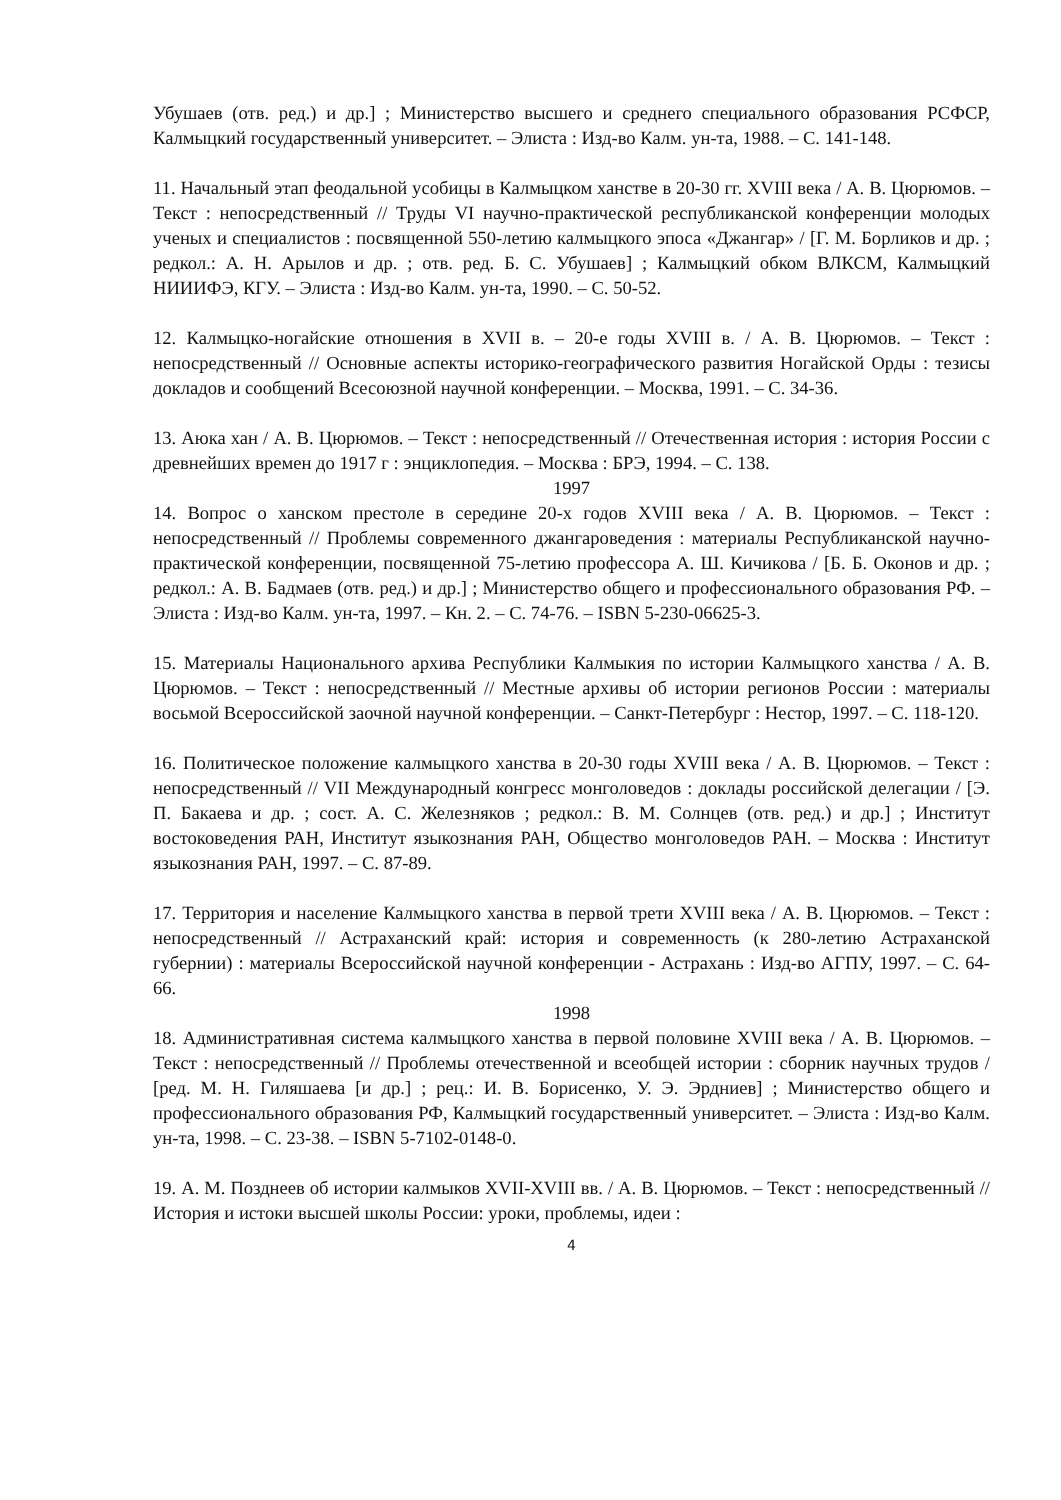Убушаев (отв. ред.) и др.] ; Министерство высшего и среднего специального образования РСФСР, Калмыцкий государственный университет. – Элиста : Изд-во Калм. ун-та, 1988. – С. 141-148.
11. Начальный этап феодальной усобицы в Калмыцком ханстве в 20-30 гг. XVIII века / А. В. Цюрюмов. – Текст : непосредственный // Труды VI научно-практической республиканской конференции молодых ученых и специалистов : посвященной 550-летию калмыцкого эпоса «Джангар» / [Г. М. Борликов и др. ; редкол.: А. Н. Арылов и др. ; отв. ред. Б. С. Убушаев] ; Калмыцкий обком ВЛКСМ, Калмыцкий НИИИФЭ, КГУ. – Элиста : Изд-во Калм. ун-та, 1990. – С. 50-52.
12. Калмыцко-ногайские отношения в XVII в. – 20-е годы XVIII в. / А. В. Цюрюмов. – Текст : непосредственный // Основные аспекты историко-географического развития Ногайской Орды : тезисы докладов и сообщений Всесоюзной научной конференции. – Москва, 1991. – С. 34-36.
13. Аюка хан / А. В. Цюрюмов. – Текст : непосредственный // Отечественная история : история России с древнейших времен до 1917 г : энциклопедия. – Москва : БРЭ, 1994. – С. 138.
1997
14. Вопрос о ханском престоле в середине 20-х годов XVIII века / А. В. Цюрюмов. – Текст : непосредственный // Проблемы современного джангароведения : материалы Республиканской научно-практической конференции, посвященной 75-летию профессора А. Ш. Кичикова / [Б. Б. Оконов и др. ; редкол.: А. В. Бадмаев (отв. ред.) и др.] ; Министерство общего и профессионального образования РФ. – Элиста : Изд-во Калм. ун-та, 1997. – Кн. 2. – С. 74-76. – ISBN 5-230-06625-3.
15. Материалы Национального архива Республики Калмыкия по истории Калмыцкого ханства / А. В. Цюрюмов. – Текст : непосредственный // Местные архивы об истории регионов России : материалы восьмой Всероссийской заочной научной конференции. – Санкт-Петербург : Нестор, 1997. – С. 118-120.
16. Политическое положение калмыцкого ханства в 20-30 годы XVIII века / А. В. Цюрюмов. – Текст : непосредственный // VII Международный конгресс монголоведов : доклады российской делегации / [Э. П. Бакаева и др. ; сост. А. С. Железняков ; редкол.: В. М. Солнцев (отв. ред.) и др.] ; Институт востоковедения РАН, Институт языкознания РАН, Общество монголоведов РАН. – Москва : Институт языкознания РАН, 1997. – С. 87-89.
17. Территория и население Калмыцкого ханства в первой трети XVIII века / А. В. Цюрюмов. – Текст : непосредственный // Астраханский край: история и современность (к 280-летию Астраханской губернии) : материалы Всероссийской научной конференции - Астрахань : Изд-во АГПУ, 1997. – С. 64-66.
1998
18. Административная система калмыцкого ханства в первой половине XVIII века / А. В. Цюрюмов. – Текст : непосредственный // Проблемы отечественной и всеобщей истории : сборник научных трудов / [ред. М. Н. Гиляшаева [и др.] ; рец.: И. В. Борисенко, У. Э. Эрдниев] ; Министерство общего и профессионального образования РФ, Калмыцкий государственный университет. – Элиста : Изд-во Калм. ун-та, 1998. – С. 23-38. – ISBN 5-7102-0148-0.
19. А. М. Позднеев об истории калмыков XVII-XVIII вв. / А. В. Цюрюмов. – Текст : непосредственный // История и истоки высшей школы России: уроки, проблемы, идеи :
4